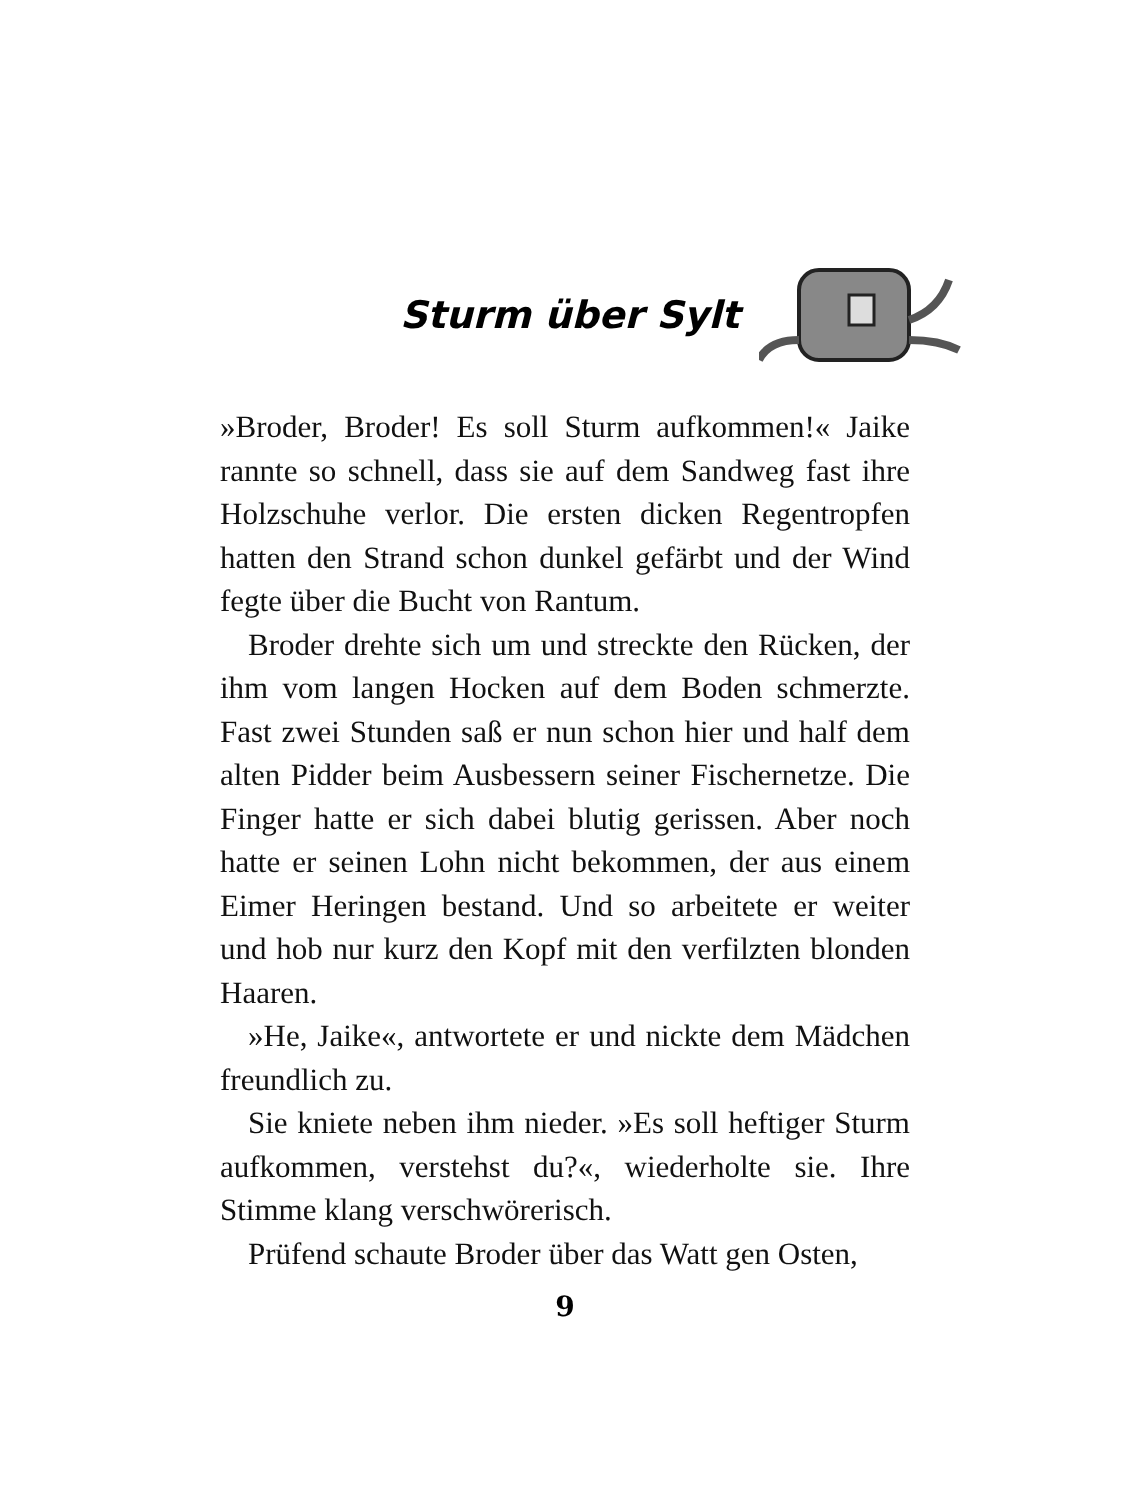Sturm über Sylt
»Broder, Broder! Es soll Sturm aufkommen!« Jaike rannte so schnell, dass sie auf dem Sandweg fast ihre Holzschuhe verlor. Die ersten dicken Regentropfen hatten den Strand schon dunkel gefärbt und der Wind fegte über die Bucht von Rantum.
Broder drehte sich um und streckte den Rücken, der ihm vom langen Hocken auf dem Boden schmerzte. Fast zwei Stunden saß er nun schon hier und half dem alten Pidder beim Ausbessern seiner Fischernetze. Die Finger hatte er sich dabei blutig gerissen. Aber noch hatte er seinen Lohn nicht bekommen, der aus einem Eimer Heringen bestand. Und so arbeitete er weiter und hob nur kurz den Kopf mit den verfilzten blonden Haaren.
»He, Jaike«, antwortete er und nickte dem Mädchen freundlich zu.
Sie kniete neben ihm nieder. »Es soll heftiger Sturm aufkommen, verstehst du?«, wiederholte sie. Ihre Stimme klang verschwörerisch.
Prüfend schaute Broder über das Watt gen Osten,
9